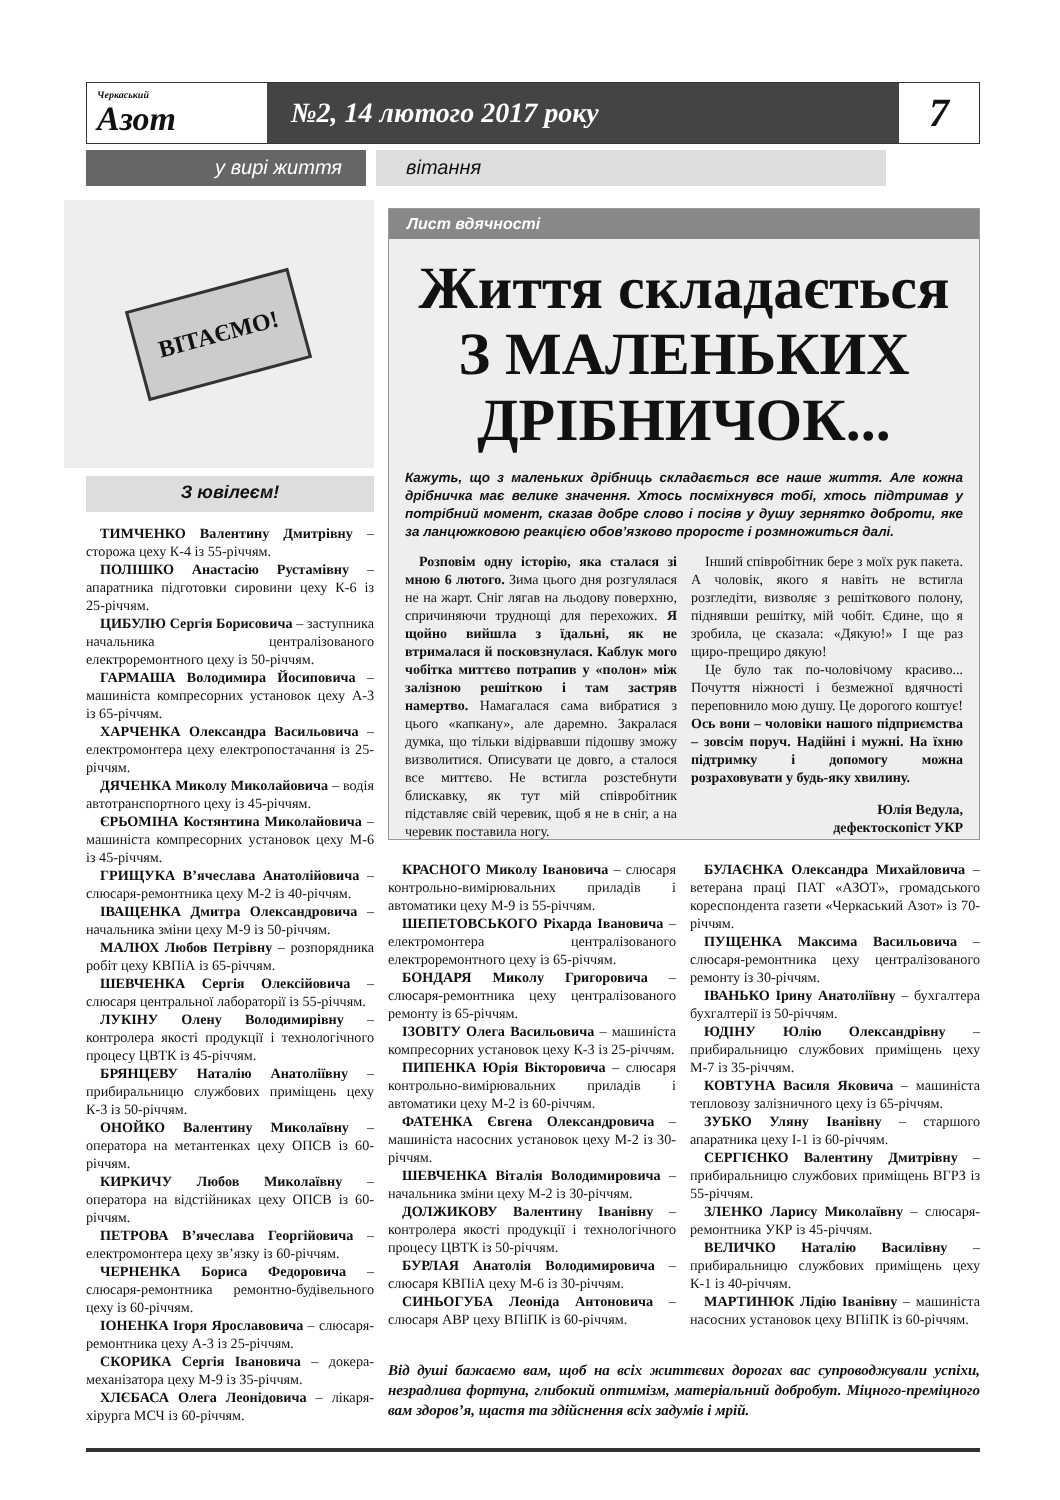Черкаський
Азот
№2, 14 лютого 2017 року
7
у вирі життя вітання
ВІТАЄМО!
З ювілеєм!
ТИМЧЕНКО Валентину Дмитрівну – сторожа цеху К-4 із 55-річчям.
ПОЛІШКО Анастасію Рустамівну – апаратника підготовки сировини цеху К-6 із 25-річчям.
ЦИБУЛЮ Сергія Борисовича – заступника начальника централізованого електроремонтного цеху із 50-річчям.
ГАРМАША Володимира Йосиповича – машиніста компресорних установок цеху А-3 із 65-річчям.
ХАРЧЕНКА Олександра Васильовича – електромонтера цеху електропостачання із 25-річчям.
ДЯЧЕНКА Миколу Миколайовича – водія автотранспортного цеху із 45-річчям.
ЄРЬОМІНА Костянтина Миколайовича – машиніста компресорних установок цеху М-6 із 45-річчям.
ГРИЩУКА В’ячеслава Анатолійовича – слюсаря-ремонтника цеху М-2 із 40-річчям.
ІВАЩЕНКА Дмитра Олександровича – начальника зміни цеху М-9 із 50-річчям.
МАЛЮХ Любов Петрівну – розпорядника робіт цеху КВПіА із 65-річчям.
ШЕВЧЕНКА Сергія Олексійовича – слюсаря центральної лабораторії із 55-річчям.
ЛУКІНУ Олену Володимирівну – контролера якості продукції і технологічного процесу ЦВТК із 45-річчям.
БРЯНЦЕВУ Наталію Анатоліївну – прибиральницю службових приміщень цеху К-3 із 50-річчям.
ОНОЙКО Валентину Миколаївну – оператора на метантенках цеху ОПСВ із 60-річчям.
КИРКИЧУ Любов Миколаївну – оператора на відстійниках цеху ОПСВ із 60-річчям.
ПЕТРОВА В’ячеслава Георгійовича – електромонтера цеху зв’язку із 60-річчям.
ЧЕРНЕНКА Бориса Федоровича – слюсаря-ремонтника ремонтно-будівельного цеху із 60-річчям.
ІОНЕНКА Ігоря Ярославовича – слюсаря-ремонтника цеху А-3 із 25-річчям.
СКОРИКА Сергія Івановича – докера-механізатора цеху М-9 із 35-річчям.
ХЛЄБАСА Олега Леонідовича – лікаря-хірурга МСЧ із 60-річчям.
Лист вдячності
Життя складається
З МАЛЕНЬКИХ
ДРІБНИЧОК...
Кажуть, що з маленьких дрібниць складається все наше життя. Але кожна дрібничка має велике значення. Хтось посміхнувся тобі, хтось підтримав у потрібний момент, сказав добре слово і посіяв у душу зернятко доброти, яке за ланцюжковою реакцією обов’язково проросте і розмножиться далі.
Розповім одну історію, яка сталася зі мною 6 лютого. Зима цього дня розгулялася не на жарт. Сніг лягав на льодову поверхню, спричиняючи труднощі для перехожих. Я щойно вийшла з їдальні, як не втрималася й посковзнулася. Каблук мого чобітка миттєво потрапив у «полон» між залізною решіткою і там застряв намертво. Намагалася сама вибратися з цього «капкану», але даремно. Закралася думка, що тільки відірвавши підошву зможу визволитися. Описувати це довго, а сталося все миттєво. Не встигла розстебнути блискавку, як тут мій співробітник підставляє свій черевик, щоб я не в сніг, а на черевик поставила ногу.
Інший співробітник бере з моїх рук пакета. А чоловік, якого я навіть не встигла розгледіти, визволяє з решіткового полону, піднявши решітку, мій чобіт. Єдине, що я зробила, це сказала: «Дякую!» І ще раз щиро-прещиро дякую!
Це було так по-чоловічому красиво... Почуття ніжності і безмежної вдячності переповнило мою душу. Це дорогого коштує! Ось вони – чоловіки нашого підприємства – зовсім поруч. Надійні і мужні. На їхню підтримку і допомогу можна розраховувати у будь-яку хвилину.
Юлія Ведула,
дефектоскопіст УКР
КРАСНОГО Миколу Івановича – слюсаря контрольно-вимірювальних приладів і автоматики цеху М-9 із 55-річчям.
ШЕПЕТОВСЬКОГО Ріхарда Івановича – електромонтера централізованого електроремонтного цеху із 65-річчям.
БОНДАРЯ Миколу Григоровича – слюсаря-ремонтника цеху централізованого ремонту із 65-річчям.
ІЗОВІТУ Олега Васильовича – машиніста компресорних установок цеху К-3 із 25-річчям.
ПИПЕНКА Юрія Вікторовича – слюсаря контрольно-вимірювальних приладів і автоматики цеху М-2 із 60-річчям.
ФАТЕНКА Євгена Олександровича – машиніста насосних установок цеху М-2 із 30-річчям.
ШЕВЧЕНКА Віталія Володимировича – начальника зміни цеху М-2 із 30-річчям.
ДОЛЖИКОВУ Валентину Іванівну – контролера якості продукції і технологічного процесу ЦВТК із 50-річчям.
БУРЛАЯ Анатолія Володимировича – слюсаря КВПіА цеху М-6 із 30-річчям.
СИНЬОГУБА Леоніда Антоновича – слюсаря АВР цеху ВПіПК із 60-річчям.
БУЛАЄНКА Олександра Михайловича – ветерана праці ПАТ «АЗОТ», громадського кореспондента газети «Черкаський Азот» із 70-річчям.
ПУЩЕНКА Максима Васильовича – слюсаря-ремонтника цеху централізованого ремонту із 30-річчям.
ІВАНЬКО Ірину Анатоліївну – бухгалтера бухгалтерії із 50-річчям.
ЮДІНУ Юлію Олександрівну – прибиральницю службових приміщень цеху М-7 із 35-річчям.
КОВТУНА Василя Яковича – машиніста тепловозу залізничного цеху із 65-річчям.
ЗУБКО Уляну Іванівну – старшого апаратника цеху І-1 із 60-річчям.
СЕРГІЄНКО Валентину Дмитрівну – прибиральницю службових приміщень ВГРЗ із 55-річчям.
ЗЛЕНКО Ларису Миколаївну – слюсаря-ремонтника УКР із 45-річчям.
ВЕЛИЧКО Наталію Василівну – прибиральницю службових приміщень цеху К-1 із 40-річчям.
МАРТИНЮК Лідію Іванівну – машиніста насосних установок цеху ВПіПК із 60-річчям.
Від душі бажаємо вам, щоб на всіх життєвих дорогах вас супроводжували успіхи, незрадлива фортуна, глибокий оптимізм, матеріальний добробут. Міцного-преміцного вам здоров’я, щастя та здійснення всіх задумів і мрій.